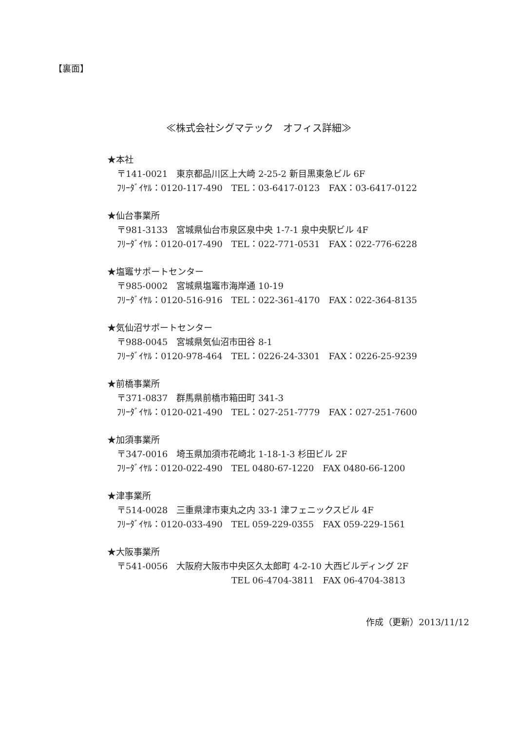【裏面】
≪株式会社シグマテック　オフィス詳細≫
★本社
〒141-0021　東京都品川区上大崎 2-25-2 新目黒東急ビル 6F
ﾌﾘｰﾀﾞｲﾔﾙ：0120-117-490　TEL：03-6417-0123　FAX：03-6417-0122
★仙台事業所
〒981-3133　宮城県仙台市泉区泉中央 1-7-1 泉中央駅ビル 4F
ﾌﾘｰﾀﾞｲﾔﾙ：0120-017-490　TEL：022-771-0531　FAX：022-776-6228
★塩竈サポートセンター
〒985-0002　宮城県塩竈市海岸通 10-19
ﾌﾘｰﾀﾞｲﾔﾙ：0120-516-916　TEL：022-361-4170　FAX：022-364-8135
★気仙沼サポートセンター
〒988-0045　宮城県気仙沼市田谷 8-1
ﾌﾘｰﾀﾞｲﾔﾙ：0120-978-464　TEL：0226-24-3301　FAX：0226-25-9239
★前橋事業所
〒371-0837　群馬県前橋市箱田町 341-3
ﾌﾘｰﾀﾞｲﾔﾙ：0120-021-490　TEL：027-251-7779　FAX：027-251-7600
★加須事業所
〒347-0016　埼玉県加須市花崎北 1-18-1-3 杉田ビル 2F
ﾌﾘｰﾀﾞｲﾔﾙ：0120-022-490　TEL 0480-67-1220　FAX 0480-66-1200
★津事業所
〒514-0028　三重県津市東丸之内 33-1 津フェニックスビル 4F
ﾌﾘｰﾀﾞｲﾔﾙ：0120-033-490　TEL 059-229-0355　FAX 059-229-1561
★大阪事業所
〒541-0056　大阪府大阪市中央区久太郎町 4-2-10 大西ビルディング 2F
TEL 06-4704-3811　FAX 06-4704-3813
作成（更新）2013/11/12